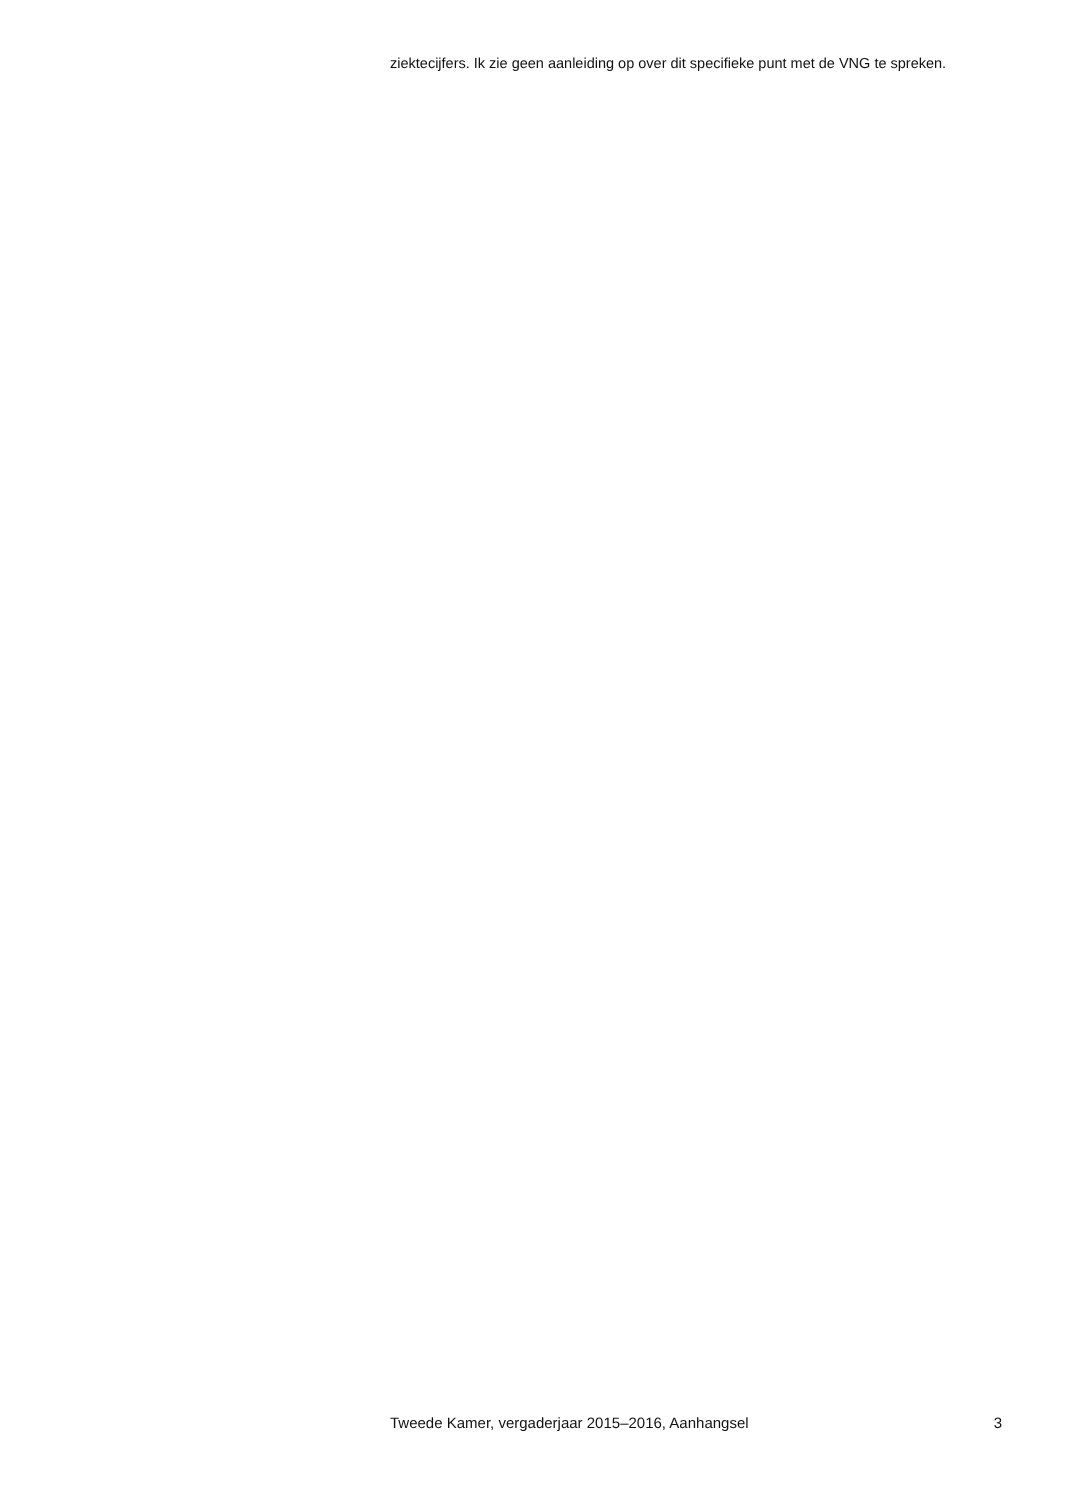ziektecijfers. Ik zie geen aanleiding op over dit specifieke punt met de VNG te spreken.
Tweede Kamer, vergaderjaar 2015–2016, Aanhangsel 3